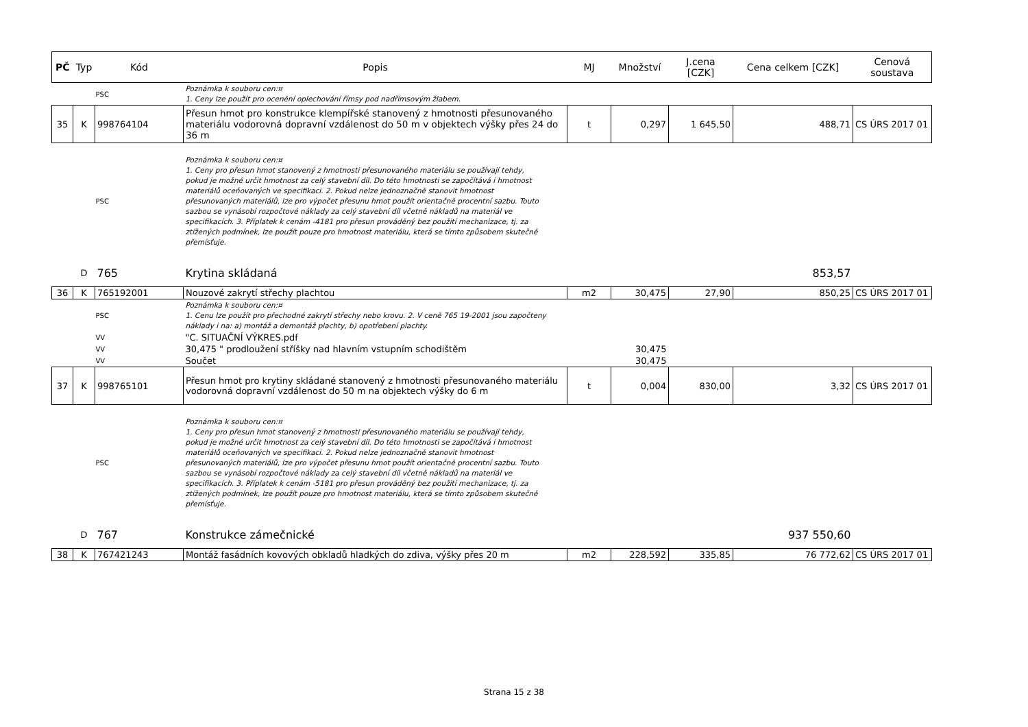| PČ | Typ | Kód | Popis | MJ | Množství | J.cena [CZK] | Cena celkem [CZK] | Cenová soustava |
| --- | --- | --- | --- | --- | --- | --- | --- | --- |
| | PSC | | Poznámka k souboru cen:¤ 1. Ceny lze použít pro ocenění oplechování římsy pod nadřímsovým žlabem. | | | | | |
| 35 | K | 998764104 | Přesun hmot pro konstrukce klempířské stanovený z hmotnosti přesunovaného materiálu vodorovná dopravní vzdálenost do 50 m v objektech výšky přes 24 do 36 m | t | 0,297 | 1 645,50 | 488,71 | CS ÚRS 2017 01 |
| | PSC | | Poznámka k souboru cen:¤ 1. Ceny pro přesun hmot stanovený z hmotnosti přesunovaného materiálu se používají tehdy, pokud je možné určit hmotnost za celý stavební díl. Do této hmotnosti se započítává i hmotnost materiálů oceňovaných ve specifikaci. 2. Pokud nelze jednoznačně stanovit hmotnost přesunovaných materiálů, lze pro výpočet přesunu hmot použít orientačně procentní sazbu. Touto sazbou se vynásobí rozpočtové náklady za celý stavební díl včetně nákladů na materiál ve specifikacích. 3. Příplatek k cenám -4181 pro přesun prováděný bez použití mechanizace, tj. za ztížených podmínek, lze použít pouze pro hmotnost materiálu, která se tímto způsobem skutečně přemísťuje. | | | | | |
| | D | 765 | Krytina skládaná | | | | 853,57 | |
| 36 | K | 765192001 | Nouzové zakrytí střechy plachtou | m2 | 30,475 | 27,90 | 850,25 | CS ÚRS 2017 01 |
| | PSC | | Poznámka k souboru cen:¤ 1. Cenu lze použít pro přechodné zakrytí střechy nebo krovu. 2. V ceně 765 19-2001 jsou započteny náklady i na: a) montáž a demontáž plachty, b) opotřebení plachty. | | | | | |
| | VV | | "C. SITUAČNÍ VÝKRES.pdf | | | | | |
| | VV | | 30,475 " prodloužení stříšky nad hlavním vstupním schodištěm | | 30,475 | | | |
| | VV | | Součet | | 30,475 | | | |
| 37 | K | 998765101 | Přesun hmot pro krytiny skládané stanovený z hmotnosti přesunovaného materiálu vodorovná dopravní vzdálenost do 50 m na objektech výšky do 6 m | t | 0,004 | 830,00 | 3,32 | CS ÚRS 2017 01 |
| | PSC | | Poznámka k souboru cen:¤ 1. Ceny pro přesun hmot stanovený z hmotnosti přesunovaného materiálu se používají tehdy, pokud je možné určit hmotnost za celý stavební díl. Do této hmotnosti se započítává i hmotnost materiálů oceňovaných ve specifikaci. 2. Pokud nelze jednoznačně stanovit hmotnost přesunovaných materiálů, lze pro výpočet přesunu hmot použít orientačně procentní sazbu. Touto sazbou se vynásobí rozpočtové náklady za celý stavební díl včetně nákladů na materiál ve specifikacích. 3. Příplatek k cenám -5181 pro přesun prováděný bez použití mechanizace, tj. za ztížených podmínek, lze použít pouze pro hmotnost materiálu, která se tímto způsobem skutečně přemísťuje. | | | | | |
| | D | 767 | Konstrukce zámečnické | | | | 937 550,60 | |
| 38 | K | 767421243 | Montáž fasádních kovových obkladů hladkých do zdiva, výšky přes 20 m | m2 | 228,592 | 335,85 | 76 772,62 | CS ÚRS 2017 01 |
Strana 15 z 38